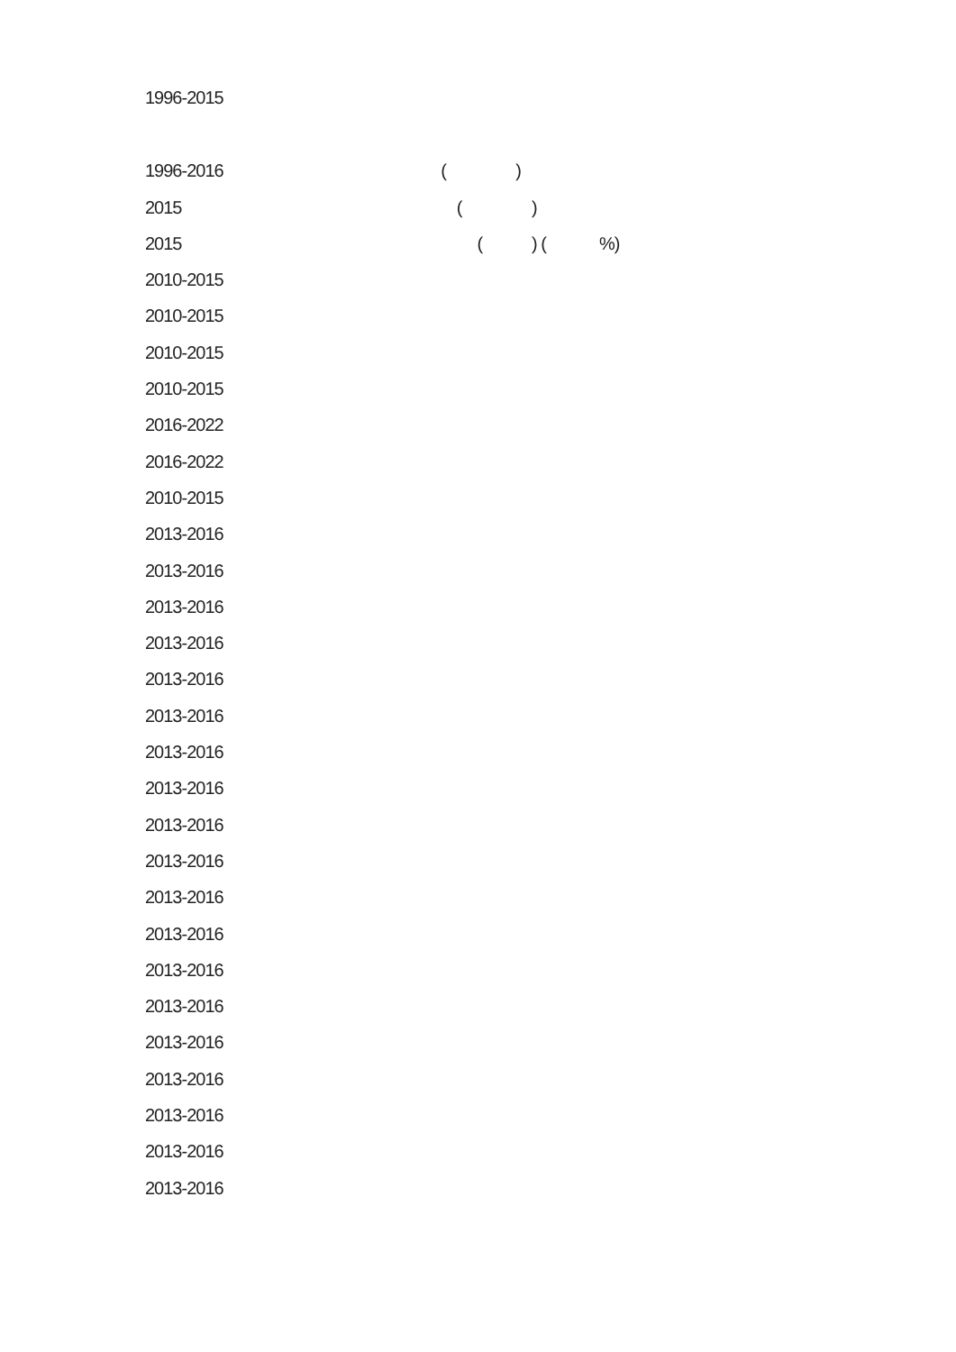1996-2015
1996-2016 ( )
2015 ( )
2015 ( ) ( %)
2010-2015
2010-2015
2010-2015
2010-2015
2016-2022
2016-2022
2010-2015
2013-2016
2013-2016
2013-2016
2013-2016
2013-2016
2013-2016
2013-2016
2013-2016
2013-2016
2013-2016
2013-2016
2013-2016
2013-2016
2013-2016
2013-2016
2013-2016
2013-2016
2013-2016
2013-2016